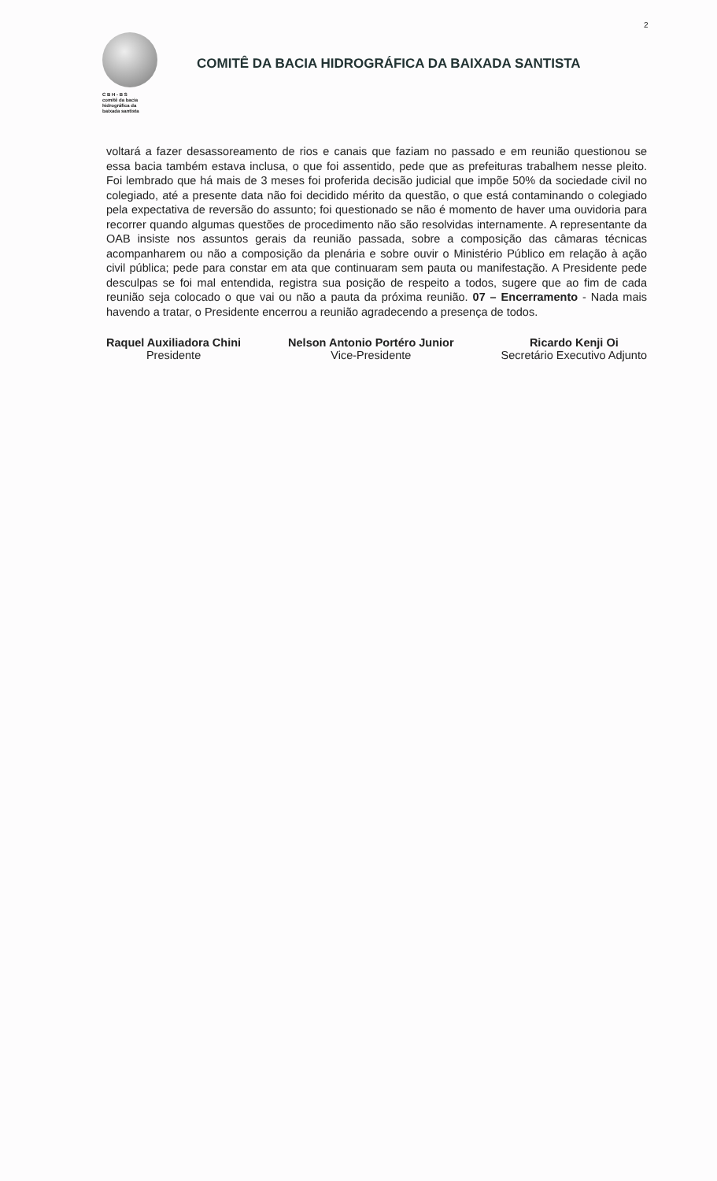2
C B H - B S
comitê da bacia
hidrográfica da
baixada santista
COMITÊ DA BACIA HIDROGRÁFICA DA BAIXADA SANTISTA
voltará a fazer desassoreamento de rios e canais que faziam no passado e em reunião questionou se essa bacia também estava inclusa, o que foi assentido, pede que as prefeituras trabalhem nesse pleito. Foi lembrado que há mais de 3 meses foi proferida decisão judicial que impõe 50% da sociedade civil no colegiado, até a presente data não foi decidido mérito da questão, o que está contaminando o colegiado pela expectativa de reversão do assunto; foi questionado se não é momento de haver uma ouvidoria para recorrer quando algumas questões de procedimento não são resolvidas internamente. A representante da OAB insiste nos assuntos gerais da reunião passada, sobre a composição das câmaras técnicas acompanharem ou não a composição da plenária e sobre ouvir o Ministério Público em relação à ação civil pública; pede para constar em ata que continuaram sem pauta ou manifestação. A Presidente pede desculpas se foi mal entendida, registra sua posição de respeito a todos, sugere que ao fim de cada reunião seja colocado o que vai ou não a pauta da próxima reunião. 07 – Encerramento - Nada mais havendo a tratar, o Presidente encerrou a reunião agradecendo a presença de todos.
Raquel Auxiliadora Chini
Presidente
Nelson Antonio Portéro Junior
Vice-Presidente
Ricardo Kenji Oi
Secretário Executivo Adjunto